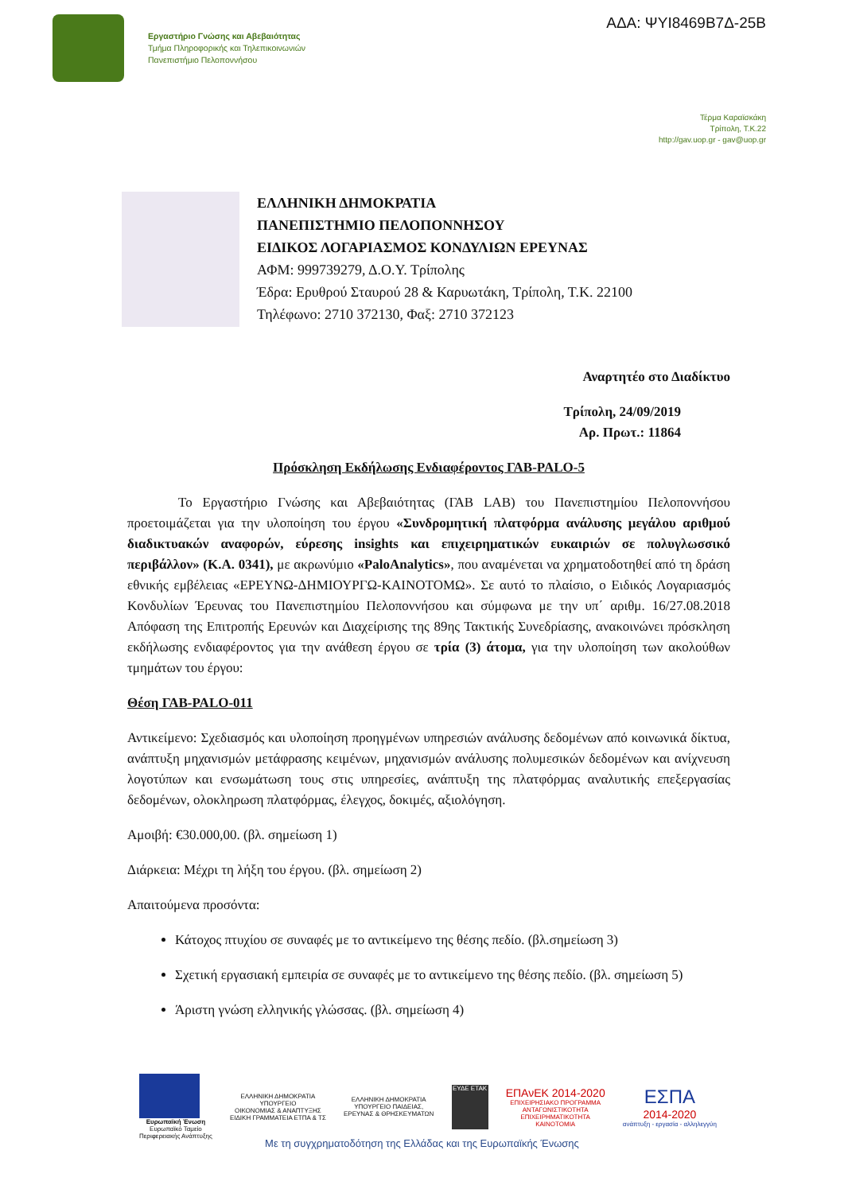Εργαστήριο Γνώσης και Αβεβαιότητας
Τμήμα Πληροφορικής και Τηλεπικοινωνιών
Πανεπιστήμιο Πελοποννήσου
ΑΔΑ: ΨΥΙ8469Β7Δ-25Β
Τέρμα Καραϊσκάκη
Τρίπολη, Τ.Κ.22
http://gav.uop.gr - gav@uop.gr
ΕΛΛΗΝΙΚΗ ΔΗΜΟΚΡΑΤΙΑ
ΠΑΝΕΠΙΣΤΗΜΙΟ ΠΕΛΟΠΟΝΝΗΣΟΥ
ΕΙΔΙΚΟΣ ΛΟΓΑΡΙΑΣΜΟΣ ΚΟΝΔΥΛΙΩΝ ΕΡΕΥΝΑΣ
ΑΦΜ: 999739279, Δ.Ο.Υ. Τρίπολης
Έδρα: Ερυθρού Σταυρού 28 & Καρυωτάκη, Τρίπολη, Τ.Κ. 22100
Τηλέφωνο: 2710 372130, Φαξ: 2710 372123
Αναρτητέο στο Διαδίκτυο
Τρίπολη, 24/09/2019
Αρ. Πρωτ.: 11864
Πρόσκληση Εκδήλωσης Ενδιαφέροντος ΓΑΒ-PALO-5
Το Εργαστήριο Γνώσης και Αβεβαιότητας (ΓΑΒ LAB) του Πανεπιστημίου Πελοποννήσου προετοιμάζεται για την υλοποίηση του έργου «Συνδρομητική πλατφόρμα ανάλυσης μεγάλου αριθμού διαδικτυακών αναφορών, εύρεσης insights και επιχειρηματικών ευκαιριών σε πολυγλωσσικό περιβάλλον» (Κ.Α. 0341), με ακρωνύμιο «PaloAnalytics», που αναμένεται να χρηματοδοτηθεί από τη δράση εθνικής εμβέλειας «ΕΡΕΥΝΩ-ΔΗΜΙΟΥΡΓΩ-ΚΑΙΝΟΤΟΜΩ». Σε αυτό το πλαίσιο, ο Ειδικός Λογαριασμός Κονδυλίων Έρευνας του Πανεπιστημίου Πελοποννήσου και σύμφωνα με την υπ΄ αριθμ. 16/27.08.2018 Απόφαση της Επιτροπής Ερευνών και Διαχείρισης της 89ης Τακτικής Συνεδρίασης, ανακοινώνει πρόσκληση εκδήλωσης ενδιαφέροντος για την ανάθεση έργου σε τρία (3) άτομα, για την υλοποίηση των ακολούθων τμημάτων του έργου:
Θέση ΓΑΒ-PALO-011
Αντικείμενο: Σχεδιασμός και υλοποίηση προηγμένων υπηρεσιών ανάλυσης δεδομένων από κοινωνικά δίκτυα, ανάπτυξη μηχανισμών μετάφρασης κειμένων, μηχανισμών ανάλυσης πολυμεσικών δεδομένων και ανίχνευση λογοτύπων και ενσωμάτωση τους στις υπηρεσίες, ανάπτυξη της πλατφόρμας αναλυτικής επεξεργασίας δεδομένων, ολοκληρωση πλατφόρμας, έλεγχος, δοκιμές, αξιολόγηση.
Αμοιβή: €30.000,00. (βλ. σημείωση 1)
Διάρκεια: Μέχρι τη λήξη του έργου. (βλ. σημείωση 2)
Απαιτούμενα προσόντα:
Κάτοχος πτυχίου σε συναφές με το αντικείμενο της θέσης πεδίο. (βλ.σημείωση 3)
Σχετική εργασιακή εμπειρία σε συναφές με το αντικείμενο της θέσης πεδίο. (βλ. σημείωση 5)
Άριστη γνώση ελληνικής γλώσσας. (βλ. σημείωση 4)
Ευρωπαϊκή Ένωση
Ευρωπαϊκό Ταμείο
Περιφερειακής Ανάπτυξης
ΕΛΛΗΝΙΚΗ ΔΗΜΟΚΡΑΤΙΑ
ΥΠΟΥΡΓΕΙΟ
ΟΙΚΟΝΟΜΙΑΣ & ΑΝΑΠΤΥΞΗΣ
ΕΙΔΙΚΗ ΓΡΑΜΜΑΤΕΙΑ ΕΤΠΑ & ΤΣ
ΕΛΛΗΝΙΚΗ ΔΗΜΟΚΡΑΤΙΑ
ΥΠΟΥΡΓΕΙΟ ΠΑΙΔΕΙΑΣ,
ΕΡΕΥΝΑΣ & ΘΡΗΣΚΕΥΜΑΤΩΝ
ΕΥΔΕ ΕΤΑΚ
ΕΠΑνΕΚ 2014-2020
ΕΠΙΧΕΙΡΗΣΙΑΚΟ ΠΡΟΓΡΑΜΜΑ
ΑΝΤΑΓΩΝΙΣΤΙΚΟΤΗΤΑ
ΕΠΙΧΕΙΡΗΜΑΤΙΚΟΤΗΤΑ
ΚΑΙΝΟΤΟΜΙΑ
ΕΣΠΑ
2014-2020
ανάπτυξη - εργασία - αλληλεγγύη
Με τη συγχρηματοδότηση της Ελλάδας και της Ευρωπαϊκής Ένωσης